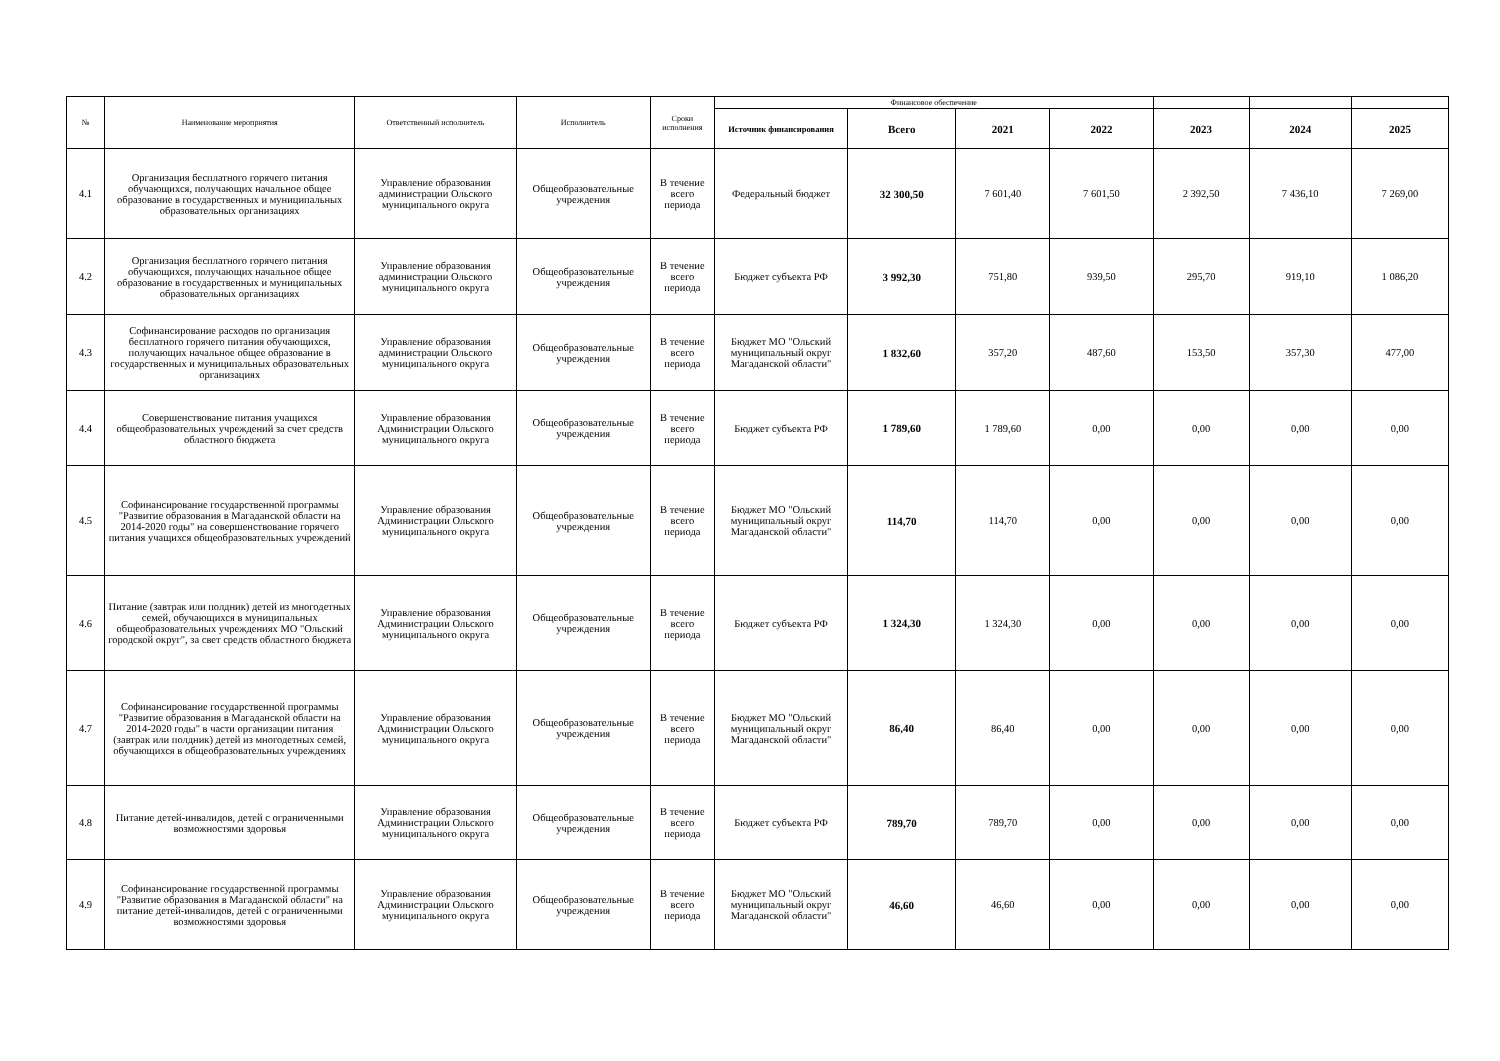| № | Наименование мероприятия | Ответственный исполнитель | Исполнитель | Сроки исполнения | Финансовое обеспечение | | | | | | |
| --- | --- | --- | --- | --- | --- | --- | --- | --- | --- | --- | --- |
| | | | | | Источник финансирования | Всего | 2021 | 2022 | 2023 | 2024 | 2025 |
| 4.1 | Организация бесплатного горячего питания обучающихся, получающих начальное общее образование в государственных и муниципальных образовательных организациях | Управление образования администрации Ольского муниципального округа | Общеобразовательные учреждения | В течение всего периода | Федеральный бюджет | 32 300,50 | 7 601,40 | 7 601,50 | 2 392,50 | 7 436,10 | 7 269,00 |
| 4.2 | Организация бесплатного горячего питания обучающихся, получающих начальное общее образование в государственных и муниципальных образовательных организациях | Управление образования администрации Ольского муниципального округа | Общеобразовательные учреждения | В течение всего периода | Бюджет субъекта РФ | 3 992,30 | 751,80 | 939,50 | 295,70 | 919,10 | 1 086,20 |
| 4.3 | Софинансирование расходов по организация бесплатного горячего питания обучающихся, получающих начальное общее образование в государственных и муниципальных образовательных организациях | Управление образования администрации Ольского муниципального округа | Общеобразовательные учреждения | В течение всего периода | Бюджет МО "Ольский муниципальный округ Магаданской области" | 1 832,60 | 357,20 | 487,60 | 153,50 | 357,30 | 477,00 |
| 4.4 | Совершенствование питания учащихся общеобразовательных учреждений за счет средств областного бюджета | Управление образования Администрации Ольского муниципального округа | Общеобразовательные учреждения | В течение всего периода | Бюджет субъекта РФ | 1 789,60 | 1 789,60 | 0,00 | 0,00 | 0,00 | 0,00 |
| 4.5 | Софинансирование государственной программы "Развитие образования в Магаданской области на 2014-2020 годы" на совершенствование горячего питания учащихся общеобразовательных учреждений | Управление образования Администрации Ольского муниципального округа | Общеобразовательные учреждения | В течение всего периода | Бюджет МО "Ольский муниципальный округ Магаданской области" | 114,70 | 114,70 | 0,00 | 0,00 | 0,00 | 0,00 |
| 4.6 | Питание (завтрак или полдник) детей из многодетных семей, обучающихся в муниципальных общеобразовательных учреждениях МО "Ольский городской округ", за свет средств областного бюджета | Управление образования Администрации Ольского муниципального округа | Общеобразовательные учреждения | В течение всего периода | Бюджет субъекта РФ | 1 324,30 | 1 324,30 | 0,00 | 0,00 | 0,00 | 0,00 |
| 4.7 | Софинансирование государственной программы "Развитие образования в Магаданской области на 2014-2020 годы" в части организации питания (завтрак или полдник) детей из многодетных семей, обучающихся в общеобразовательных учреждениях | Управление образования Администрации Ольского муниципального округа | Общеобразовательные учреждения | В течение всего периода | Бюджет МО "Ольский муниципальный округ Магаданской области" | 86,40 | 86,40 | 0,00 | 0,00 | 0,00 | 0,00 |
| 4.8 | Питание детей-инвалидов, детей с ограниченными возможностями здоровья | Управление образования Администрации Ольского муниципального округа | Общеобразовательные учреждения | В течение всего периода | Бюджет субъекта РФ | 789,70 | 789,70 | 0,00 | 0,00 | 0,00 | 0,00 |
| 4.9 | Софинансирование государственной программы "Развитие образования в Магаданской области" на питание детей-инвалидов, детей с ограниченными возможностями здоровья | Управление образования Администрации Ольского муниципального округа | Общеобразовательные учреждения | В течение всего периода | Бюджет МО "Ольский муниципальный округ Магаданской области" | 46,60 | 46,60 | 0,00 | 0,00 | 0,00 | 0,00 |